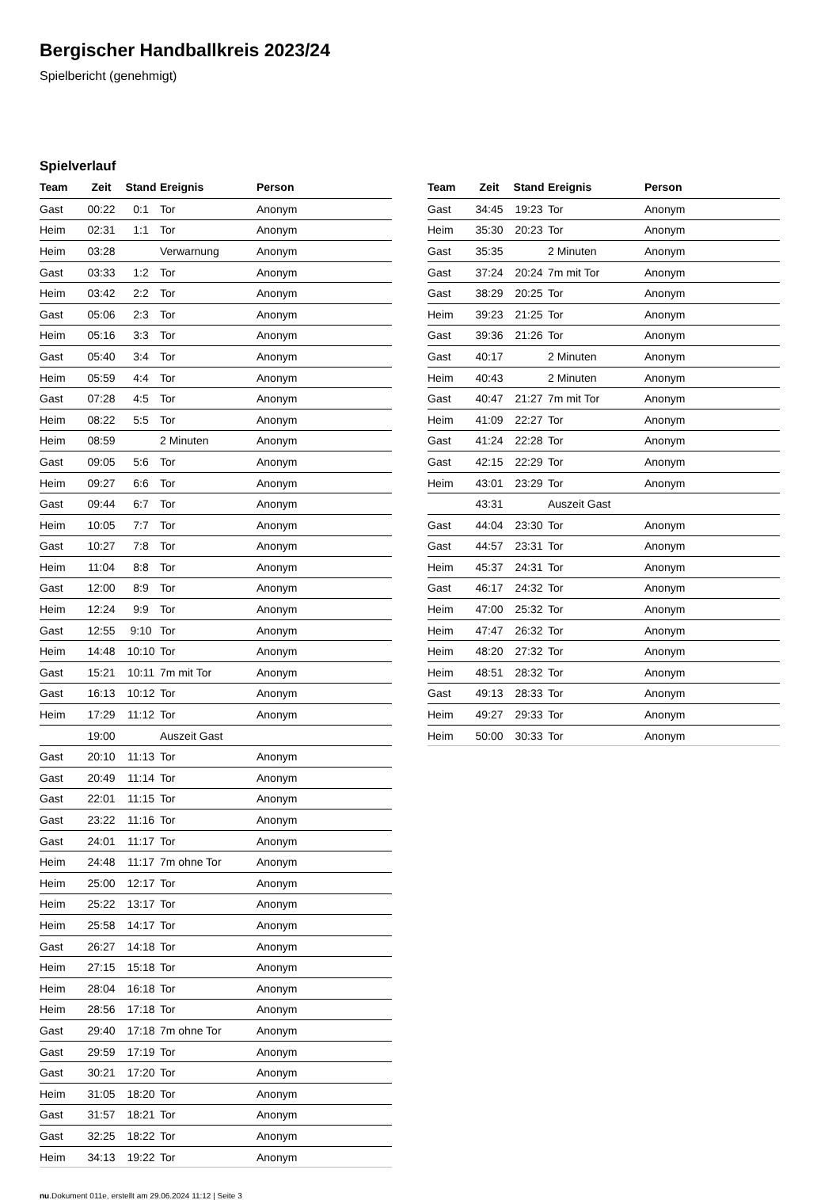Bergischer Handballkreis 2023/24
Spielbericht (genehmigt)
Spielverlauf
| Team | Zeit | Stand | Ereignis | Person |
| --- | --- | --- | --- | --- |
| Gast | 00:22 | 0:1 | Tor | Anonym |
| Heim | 02:31 | 1:1 | Tor | Anonym |
| Heim | 03:28 | | Verwarnung | Anonym |
| Gast | 03:33 | 1:2 | Tor | Anonym |
| Heim | 03:42 | 2:2 | Tor | Anonym |
| Gast | 05:06 | 2:3 | Tor | Anonym |
| Heim | 05:16 | 3:3 | Tor | Anonym |
| Gast | 05:40 | 3:4 | Tor | Anonym |
| Heim | 05:59 | 4:4 | Tor | Anonym |
| Gast | 07:28 | 4:5 | Tor | Anonym |
| Heim | 08:22 | 5:5 | Tor | Anonym |
| Heim | 08:59 | | 2 Minuten | Anonym |
| Gast | 09:05 | 5:6 | Tor | Anonym |
| Heim | 09:27 | 6:6 | Tor | Anonym |
| Gast | 09:44 | 6:7 | Tor | Anonym |
| Heim | 10:05 | 7:7 | Tor | Anonym |
| Gast | 10:27 | 7:8 | Tor | Anonym |
| Heim | 11:04 | 8:8 | Tor | Anonym |
| Gast | 12:00 | 8:9 | Tor | Anonym |
| Heim | 12:24 | 9:9 | Tor | Anonym |
| Gast | 12:55 | 9:10 | Tor | Anonym |
| Heim | 14:48 | 10:10 | Tor | Anonym |
| Gast | 15:21 | 10:11 | 7m mit Tor | Anonym |
| Gast | 16:13 | 10:12 | Tor | Anonym |
| Heim | 17:29 | 11:12 | Tor | Anonym |
| | 19:00 | | Auszeit Gast | |
| Gast | 20:10 | 11:13 | Tor | Anonym |
| Gast | 20:49 | 11:14 | Tor | Anonym |
| Gast | 22:01 | 11:15 | Tor | Anonym |
| Gast | 23:22 | 11:16 | Tor | Anonym |
| Gast | 24:01 | 11:17 | Tor | Anonym |
| Heim | 24:48 | 11:17 | 7m ohne Tor | Anonym |
| Heim | 25:00 | 12:17 | Tor | Anonym |
| Heim | 25:22 | 13:17 | Tor | Anonym |
| Heim | 25:58 | 14:17 | Tor | Anonym |
| Gast | 26:27 | 14:18 | Tor | Anonym |
| Heim | 27:15 | 15:18 | Tor | Anonym |
| Heim | 28:04 | 16:18 | Tor | Anonym |
| Heim | 28:56 | 17:18 | Tor | Anonym |
| Gast | 29:40 | 17:18 | 7m ohne Tor | Anonym |
| Gast | 29:59 | 17:19 | Tor | Anonym |
| Gast | 30:21 | 17:20 | Tor | Anonym |
| Heim | 31:05 | 18:20 | Tor | Anonym |
| Gast | 31:57 | 18:21 | Tor | Anonym |
| Gast | 32:25 | 18:22 | Tor | Anonym |
| Heim | 34:13 | 19:22 | Tor | Anonym |
| Team | Zeit | Stand | Ereignis | Person |
| --- | --- | --- | --- | --- |
| Gast | 34:45 | 19:23 | Tor | Anonym |
| Heim | 35:30 | 20:23 | Tor | Anonym |
| Gast | 35:35 | | 2 Minuten | Anonym |
| Gast | 37:24 | 20:24 | 7m mit Tor | Anonym |
| Gast | 38:29 | 20:25 | Tor | Anonym |
| Heim | 39:23 | 21:25 | Tor | Anonym |
| Gast | 39:36 | 21:26 | Tor | Anonym |
| Gast | 40:17 | | 2 Minuten | Anonym |
| Heim | 40:43 | | 2 Minuten | Anonym |
| Gast | 40:47 | 21:27 | 7m mit Tor | Anonym |
| Heim | 41:09 | 22:27 | Tor | Anonym |
| Gast | 41:24 | 22:28 | Tor | Anonym |
| Gast | 42:15 | 22:29 | Tor | Anonym |
| Heim | 43:01 | 23:29 | Tor | Anonym |
| | 43:31 | | Auszeit Gast | |
| Gast | 44:04 | 23:30 | Tor | Anonym |
| Gast | 44:57 | 23:31 | Tor | Anonym |
| Heim | 45:37 | 24:31 | Tor | Anonym |
| Gast | 46:17 | 24:32 | Tor | Anonym |
| Heim | 47:00 | 25:32 | Tor | Anonym |
| Heim | 47:47 | 26:32 | Tor | Anonym |
| Heim | 48:20 | 27:32 | Tor | Anonym |
| Heim | 48:51 | 28:32 | Tor | Anonym |
| Gast | 49:13 | 28:33 | Tor | Anonym |
| Heim | 49:27 | 29:33 | Tor | Anonym |
| Heim | 50:00 | 30:33 | Tor | Anonym |
nu.Dokument 011e, erstellt am 29.06.2024 11:12 | Seite 3